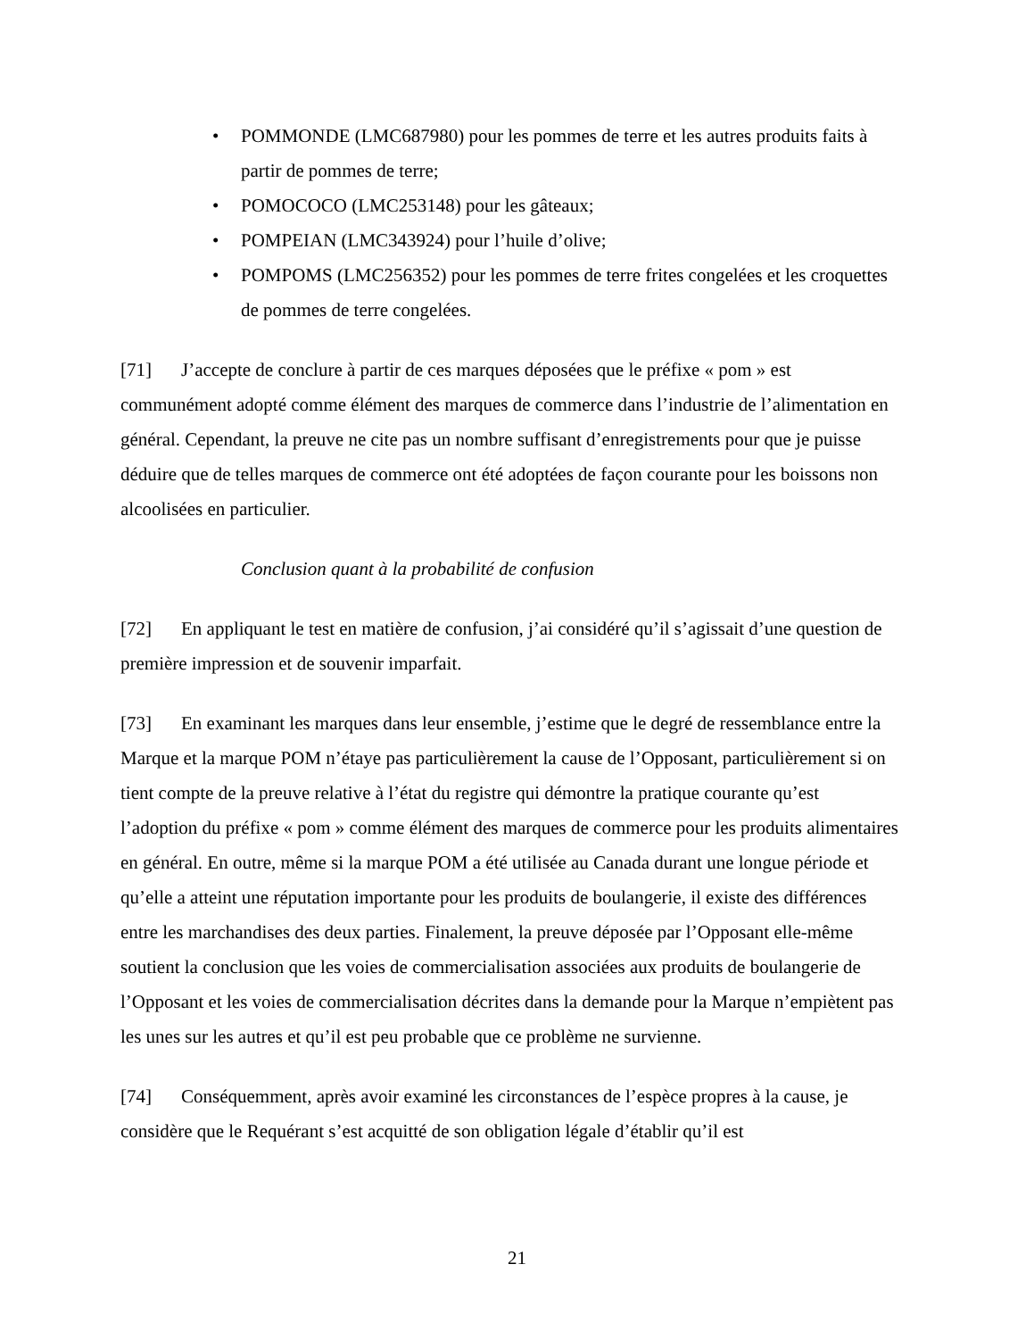• POMMONDE (LMC687980) pour les pommes de terre et les autres produits faits à partir de pommes de terre;
• POMOCOCO (LMC253148) pour les gâteaux;
• POMPEIAN (LMC343924) pour l’huile d’olive;
• POMPOMS (LMC256352) pour les pommes de terre frites congelées et les croquettes de pommes de terre congelées.
[71] J’accepte de conclure à partir de ces marques déposées que le préfixe « pom » est communément adopté comme élément des marques de commerce dans l’industrie de l’alimentation en général. Cependant, la preuve ne cite pas un nombre suffisant d’enregistrements pour que je puisse déduire que de telles marques de commerce ont été adoptées de façon courante pour les boissons non alcoolisées en particulier.
Conclusion quant à la probabilité de confusion
[72] En appliquant le test en matière de confusion, j’ai considéré qu’il s’agissait d’une question de première impression et de souvenir imparfait.
[73] En examinant les marques dans leur ensemble, j’estime que le degré de ressemblance entre la Marque et la marque POM n’étaye pas particulièrement la cause de l’Opposant, particulièrement si on tient compte de la preuve relative à l’état du registre qui démontre la pratique courante qu’est l’adoption du préfixe « pom » comme élément des marques de commerce pour les produits alimentaires en général. En outre, même si la marque POM a été utilisée au Canada durant une longue période et qu’elle a atteint une réputation importante pour les produits de boulangerie, il existe des différences entre les marchandises des deux parties. Finalement, la preuve déposée par l’Opposant elle-même soutient la conclusion que les voies de commercialisation associées aux produits de boulangerie de l’Opposant et les voies de commercialisation décrites dans la demande pour la Marque n’empiètent pas les unes sur les autres et qu’il est peu probable que ce problème ne survienne.
[74] Conséquemment, après avoir examiné les circonstances de l’espèce propres à la cause, je considère que le Requérant s’est acquitté de son obligation légale d’établir qu’il est
21